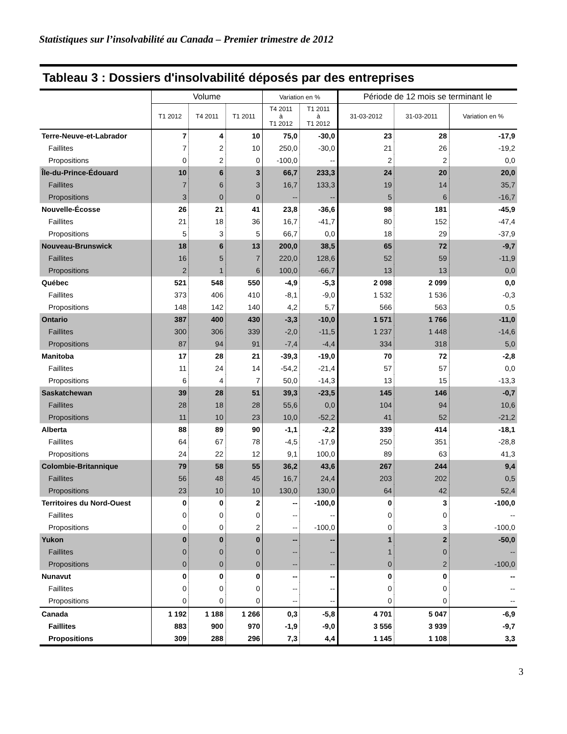Statistiques sur l’insolvabilité au Canada – Premier trimestre de 2012
Tableau 3 : Dossiers d'insolvabilité déposés par des entreprises
| | Volume | | | Variation en % | | Période de 12 mois se terminant le | | |
| --- | --- | --- | --- | --- | --- | --- | --- | --- |
| | T1 2012 | T4 2011 | T1 2011 | T4 2011 à T1 2012 | T1 2011 à T1 2012 | 31-03-2012 | 31-03-2011 | Variation en % |
| Terre-Neuve-et-Labrador | 7 | 4 | 10 | 75,0 | -30,0 | 23 | 28 | -17,9 |
| Faillites | 7 | 2 | 10 | 250,0 | -30,0 | 21 | 26 | -19,2 |
| Propositions | 0 | 2 | 0 | -100,0 | -- | 2 | 2 | 0,0 |
| Île-du-Prince-Édouard | 10 | 6 | 3 | 66,7 | 233,3 | 24 | 20 | 20,0 |
| Faillites | 7 | 6 | 3 | 16,7 | 133,3 | 19 | 14 | 35,7 |
| Propositions | 3 | 0 | 0 | -- | -- | 5 | 6 | -16,7 |
| Nouvelle-Écosse | 26 | 21 | 41 | 23,8 | -36,6 | 98 | 181 | -45,9 |
| Faillites | 21 | 18 | 36 | 16,7 | -41,7 | 80 | 152 | -47,4 |
| Propositions | 5 | 3 | 5 | 66,7 | 0,0 | 18 | 29 | -37,9 |
| Nouveau-Brunswick | 18 | 6 | 13 | 200,0 | 38,5 | 65 | 72 | -9,7 |
| Faillites | 16 | 5 | 7 | 220,0 | 128,6 | 52 | 59 | -11,9 |
| Propositions | 2 | 1 | 6 | 100,0 | -66,7 | 13 | 13 | 0,0 |
| Québec | 521 | 548 | 550 | -4,9 | -5,3 | 2 098 | 2 099 | 0,0 |
| Faillites | 373 | 406 | 410 | -8,1 | -9,0 | 1 532 | 1 536 | -0,3 |
| Propositions | 148 | 142 | 140 | 4,2 | 5,7 | 566 | 563 | 0,5 |
| Ontario | 387 | 400 | 430 | -3,3 | -10,0 | 1 571 | 1 766 | -11,0 |
| Faillites | 300 | 306 | 339 | -2,0 | -11,5 | 1 237 | 1 448 | -14,6 |
| Propositions | 87 | 94 | 91 | -7,4 | -4,4 | 334 | 318 | 5,0 |
| Manitoba | 17 | 28 | 21 | -39,3 | -19,0 | 70 | 72 | -2,8 |
| Faillites | 11 | 24 | 14 | -54,2 | -21,4 | 57 | 57 | 0,0 |
| Propositions | 6 | 4 | 7 | 50,0 | -14,3 | 13 | 15 | -13,3 |
| Saskatchewan | 39 | 28 | 51 | 39,3 | -23,5 | 145 | 146 | -0,7 |
| Faillites | 28 | 18 | 28 | 55,6 | 0,0 | 104 | 94 | 10,6 |
| Propositions | 11 | 10 | 23 | 10,0 | -52,2 | 41 | 52 | -21,2 |
| Alberta | 88 | 89 | 90 | -1,1 | -2,2 | 339 | 414 | -18,1 |
| Faillites | 64 | 67 | 78 | -4,5 | -17,9 | 250 | 351 | -28,8 |
| Propositions | 24 | 22 | 12 | 9,1 | 100,0 | 89 | 63 | 41,3 |
| Colombie-Britannique | 79 | 58 | 55 | 36,2 | 43,6 | 267 | 244 | 9,4 |
| Faillites | 56 | 48 | 45 | 16,7 | 24,4 | 203 | 202 | 0,5 |
| Propositions | 23 | 10 | 10 | 130,0 | 130,0 | 64 | 42 | 52,4 |
| Territoires du Nord-Ouest | 0 | 0 | 2 | -- | -100,0 | 0 | 3 | -100,0 |
| Faillites | 0 | 0 | 0 | -- | -- | 0 | 0 | -- |
| Propositions | 0 | 0 | 2 | -- | -100,0 | 0 | 3 | -100,0 |
| Yukon | 0 | 0 | 0 | -- | -- | 1 | 2 | -50,0 |
| Faillites | 0 | 0 | 0 | -- | -- | 1 | 0 | -- |
| Propositions | 0 | 0 | 0 | -- | -- | 0 | 2 | -100,0 |
| Nunavut | 0 | 0 | 0 | -- | -- | 0 | 0 | -- |
| Faillites | 0 | 0 | 0 | -- | -- | 0 | 0 | -- |
| Propositions | 0 | 0 | 0 | -- | -- | 0 | 0 | -- |
| Canada | 1 192 | 1 188 | 1 266 | 0,3 | -5,8 | 4 701 | 5 047 | -6,9 |
| Faillites | 883 | 900 | 970 | -1,9 | -9,0 | 3 556 | 3 939 | -9,7 |
| Propositions | 309 | 288 | 296 | 7,3 | 4,4 | 1 145 | 1 108 | 3,3 |
3